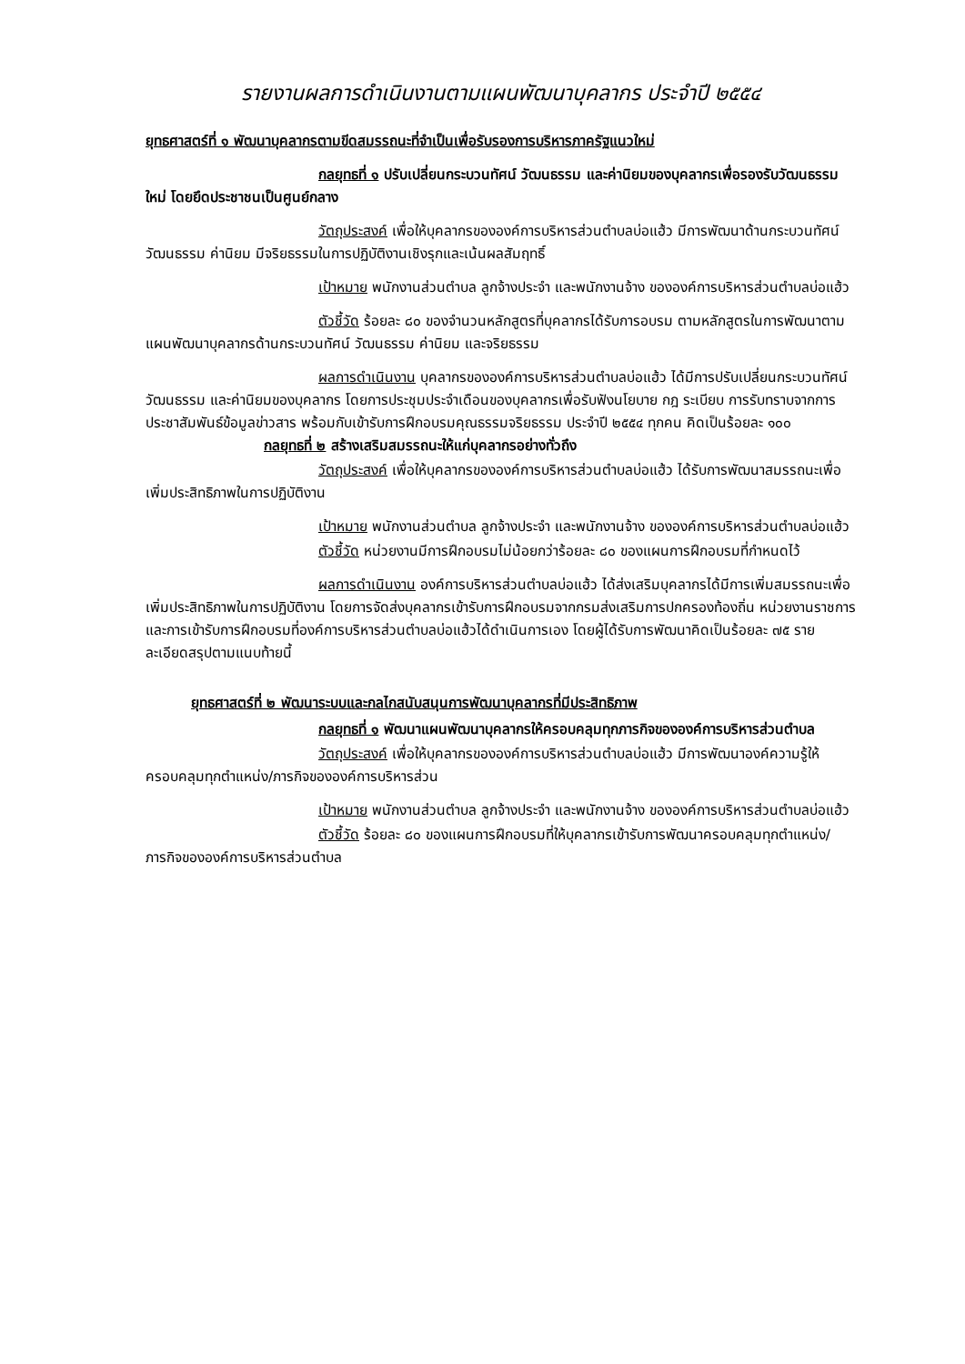รายงานผลการดำเนินงานตามแผนพัฒนาบุคลากร ประจำปี ๒๕๕๔
ยุทธศาสตร์ที่ ๑ พัฒนาบุคลากรตามขีดสมรรถนะที่จำเป็นเพื่อรับรองการบริหารภาครัฐแนวใหม่
กลยุทธที่ ๑ ปรับเปลี่ยนกระบวนทัศน์ วัฒนธรรม และค่านิยมของบุคลากรเพื่อรองรับวัฒนธรรมใหม่ โดยยึดประชาชนเป็นศูนย์กลาง
วัตถุประสงค์ เพื่อให้บุคลากรขององค์การบริหารส่วนตำบลบ่อแฮ้ว มีการพัฒนาด้านกระบวนทัศน์ วัฒนธรรม ค่านิยม มีจริยธรรมในการปฏิบัติงานเชิงรุกและเน้นผลสัมฤทธิ์
เป้าหมาย พนักงานส่วนตำบล ลูกจ้างประจำ และพนักงานจ้าง ขององค์การบริหารส่วนตำบลบ่อแฮ้ว
ตัวชี้วัด ร้อยละ ๘๐ ของจำนวนหลักสูตรที่บุคลากรได้รับการอบรม ตามหลักสูตรในการพัฒนาตามแผนพัฒนาบุคลากรด้านกระบวนทัศน์ วัฒนธรรม ค่านิยม และจริยธรรม
ผลการดำเนินงาน บุคลากรขององค์การบริหารส่วนตำบลบ่อแฮ้ว ได้มีการปรับเปลี่ยนกระบวนทัศน์ วัฒนธรรม และค่านิยมของบุคลากร โดยการประชุมประจำเดือนของบุคลากรเพื่อรับฟังนโยบาย กฎ ระเบียบ การรับทราบจากการประชาสัมพันธ์ข้อมูลข่าวสาร พร้อมกับเข้ารับการฝึกอบรมคุณธรรมจริยธรรม ประจำปี ๒๕๕๔ ทุกคน คิดเป็นร้อยละ ๑๐๐
กลยุทธที่ ๒ สร้างเสริมสมรรถนะให้แก่บุคลากรอย่างทั่วถึง
วัตถุประสงค์ เพื่อให้บุคลากรขององค์การบริหารส่วนตำบลบ่อแฮ้ว ได้รับการพัฒนาสมรรถนะเพื่อเพิ่มประสิทธิภาพในการปฏิบัติงาน
เป้าหมาย พนักงานส่วนตำบล ลูกจ้างประจำ และพนักงานจ้าง ขององค์การบริหารส่วนตำบลบ่อแฮ้ว
ตัวชี้วัด หน่วยงานมีการฝึกอบรมไม่น้อยกว่าร้อยละ ๘๐ ของแผนการฝึกอบรมที่กำหนดไว้
ผลการดำเนินงาน องค์การบริหารส่วนตำบลบ่อแฮ้ว ได้ส่งเสริมบุคลากรได้มีการเพิ่มสมรรถนะเพื่อเพิ่มประสิทธิภาพในการปฏิบัติงาน โดยการจัดส่งบุคลากรเข้ารับการฝึกอบรมจากกรมส่งเสริมการปกครองท้องถิ่น หน่วยงานราชการ และการเข้ารับการฝึกอบรมที่องค์การบริหารส่วนตำบลบ่อแฮ้วได้ดำเนินการเอง โดยผู้ได้รับการพัฒนาคิดเป็นร้อยละ ๗๕ รายละเอียดสรุปตามแนบท้ายนี้
ยุทธศาสตร์ที่ ๒ พัฒนาระบบและกลไกสนับสนุนการพัฒนาบุคลากรที่มีประสิทธิภาพ
กลยุทธที่ ๑ พัฒนาแผนพัฒนาบุคลากรให้ครอบคลุมทุกภารกิจขององค์การบริหารส่วนตำบล
วัตถุประสงค์ เพื่อให้บุคลากรขององค์การบริหารส่วนตำบลบ่อแฮ้ว มีการพัฒนาองค์ความรู้ให้ครอบคลุมทุกตำแหน่ง/ภารกิจขององค์การบริหารส่วน
เป้าหมาย พนักงานส่วนตำบล ลูกจ้างประจำ และพนักงานจ้าง ขององค์การบริหารส่วนตำบลบ่อแฮ้ว
ตัวชี้วัด ร้อยละ ๘๐ ของแผนการฝึกอบรมที่ให้บุคลากรเข้ารับการพัฒนาครอบคลุมทุกตำแหน่ง/ภารกิจขององค์การบริหารส่วนตำบล